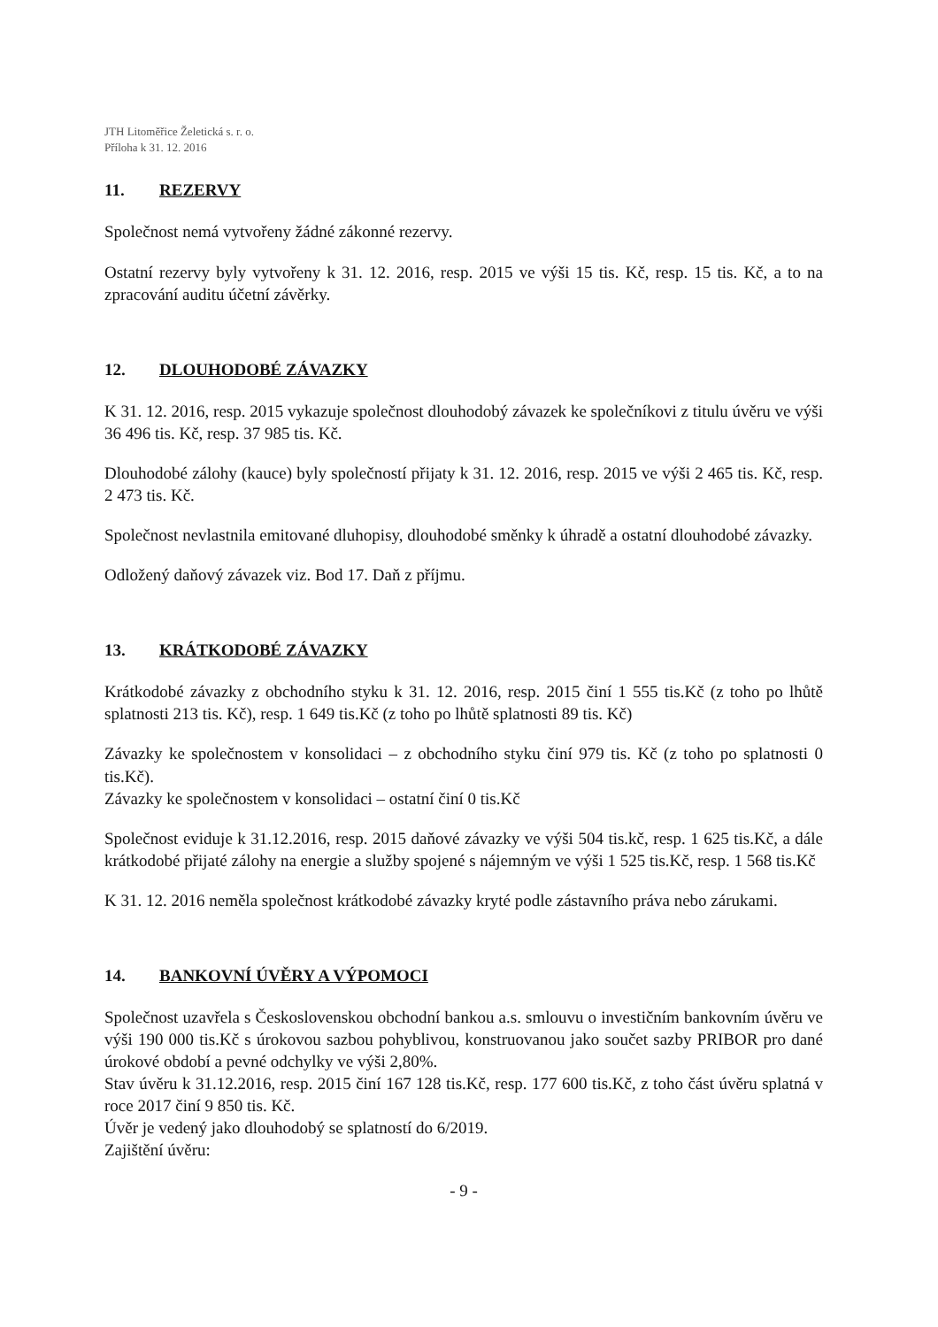JTH Litoměřice Želetická s. r. o.
Příloha k 31. 12. 2016
11. REZERVY
Společnost nemá vytvořeny žádné zákonné rezervy.
Ostatní rezervy byly vytvořeny k 31. 12. 2016, resp. 2015 ve výši 15 tis. Kč, resp. 15 tis. Kč, a to na zpracování auditu účetní závěrky.
12. DLOUHODOBÉ ZÁVAZKY
K 31. 12. 2016, resp. 2015 vykazuje společnost dlouhodobý závazek ke společníkovi z titulu úvěru ve výši 36 496 tis. Kč, resp. 37 985 tis. Kč.
Dlouhodobé zálohy (kauce) byly společností přijaty k 31. 12. 2016, resp. 2015 ve výši 2 465 tis. Kč, resp. 2 473 tis. Kč.
Společnost nevlastnila emitované dluhopisy, dlouhodobé směnky k úhradě a ostatní dlouhodobé závazky.
Odložený daňový závazek viz. Bod 17. Daň z příjmu.
13. KRÁTKODOBÉ ZÁVAZKY
Krátkodobé závazky z obchodního styku k 31. 12. 2016, resp. 2015 činí 1 555 tis.Kč (z toho po lhůtě splatnosti 213 tis. Kč), resp. 1 649 tis.Kč (z toho po lhůtě splatnosti 89 tis. Kč)
Závazky ke společnostem v konsolidaci – z obchodního styku činí 979 tis. Kč (z toho po splatnosti 0 tis.Kč).
Závazky ke společnostem v konsolidaci – ostatní činí 0 tis.Kč
Společnost eviduje k 31.12.2016, resp. 2015 daňové závazky ve výši 504 tis.kč, resp. 1 625 tis.Kč, a dále krátkodobé přijaté zálohy na energie a služby spojené s nájemným ve výši 1 525 tis.Kč, resp. 1 568 tis.Kč
K 31. 12. 2016 neměla společnost krátkodobé závazky kryté podle zástavního práva nebo zárukami.
14. BANKOVNÍ ÚVĚRY A VÝPOMOCI
Společnost uzavřela s Československou obchodní bankou a.s. smlouvu o investičním bankovním úvěru ve výši 190 000 tis.Kč s úrokovou sazbou pohyblivou, konstruovanou jako součet sazby PRIBOR pro dané úrokové období a pevné odchylky ve výši 2,80%.
Stav úvěru k 31.12.2016, resp. 2015 činí 167 128 tis.Kč, resp. 177 600 tis.Kč, z toho část úvěru splatná v roce 2017 činí 9 850 tis. Kč.
Úvěr je vedený jako dlouhodobý se splatností do 6/2019.
Zajištění úvěru:
- 9 -